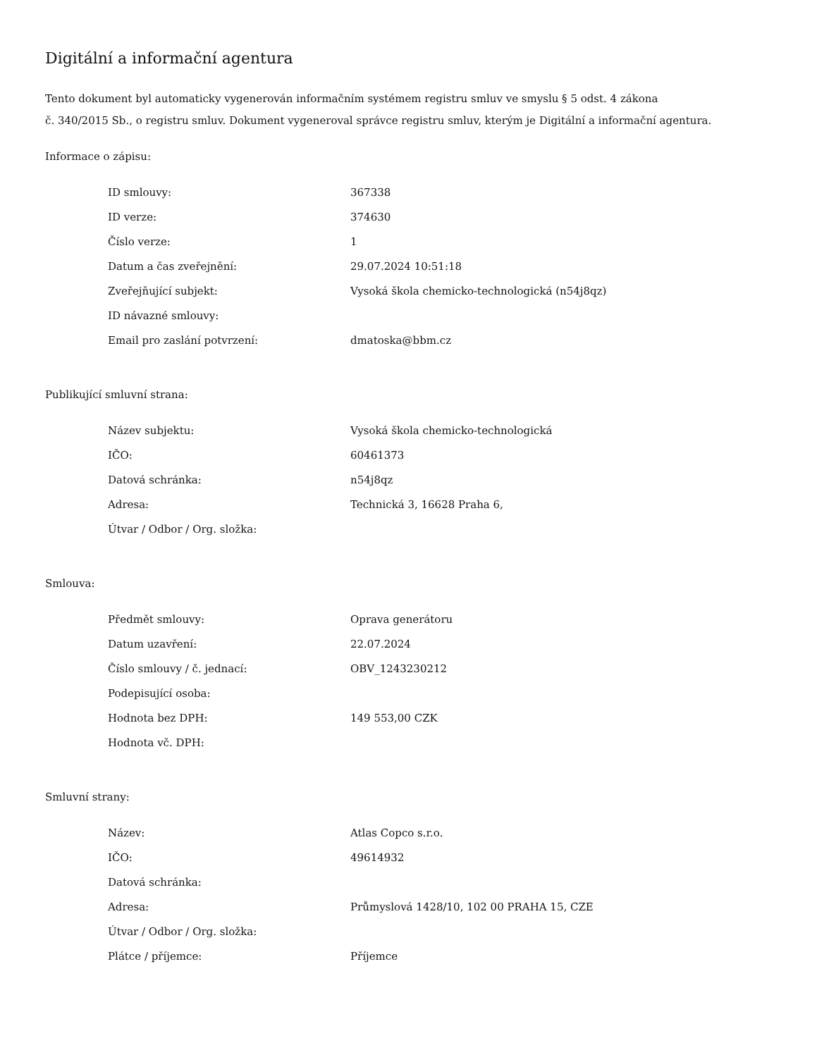Digitální a informační agentura
Tento dokument byl automaticky vygenerován informačním systémem registru smluv ve smyslu § 5 odst. 4 zákona
č. 340/2015 Sb., o registru smluv. Dokument vygeneroval správce registru smluv, kterým je Digitální a informační agentura.
Informace o zápisu:
| ID smlouvy: | 367338 |
| ID verze: | 374630 |
| Číslo verze: | 1 |
| Datum a čas zveřejnění: | 29.07.2024 10:51:18 |
| Zveřejňující subjekt: | Vysoká škola chemicko-technologická (n54j8qz) |
| ID návazné smlouvy: | |
| Email pro zaslání potvrzení: | dmatoska@bbm.cz |
Publikující smluvní strana:
| Název subjektu: | Vysoká škola chemicko-technologická |
| IČO: | 60461373 |
| Datová schránka: | n54j8qz |
| Adresa: | Technická 3, 16628 Praha 6, |
| Útvar / Odbor / Org. složka: | |
Smlouva:
| Předmět smlouvy: | Oprava generátoru |
| Datum uzavření: | 22.07.2024 |
| Číslo smlouvy / č. jednací: | OBV_1243230212 |
| Podepisující osoba: | |
| Hodnota bez DPH: | 149 553,00 CZK |
| Hodnota vč. DPH: | |
Smluvní strany:
| Název: | Atlas Copco s.r.o. |
| IČO: | 49614932 |
| Datová schránka: | |
| Adresa: | Průmyslová 1428/10, 102 00 PRAHA 15, CZE |
| Útvar / Odbor / Org. složka: | |
| Plátce / příjemce: | Příjemce |